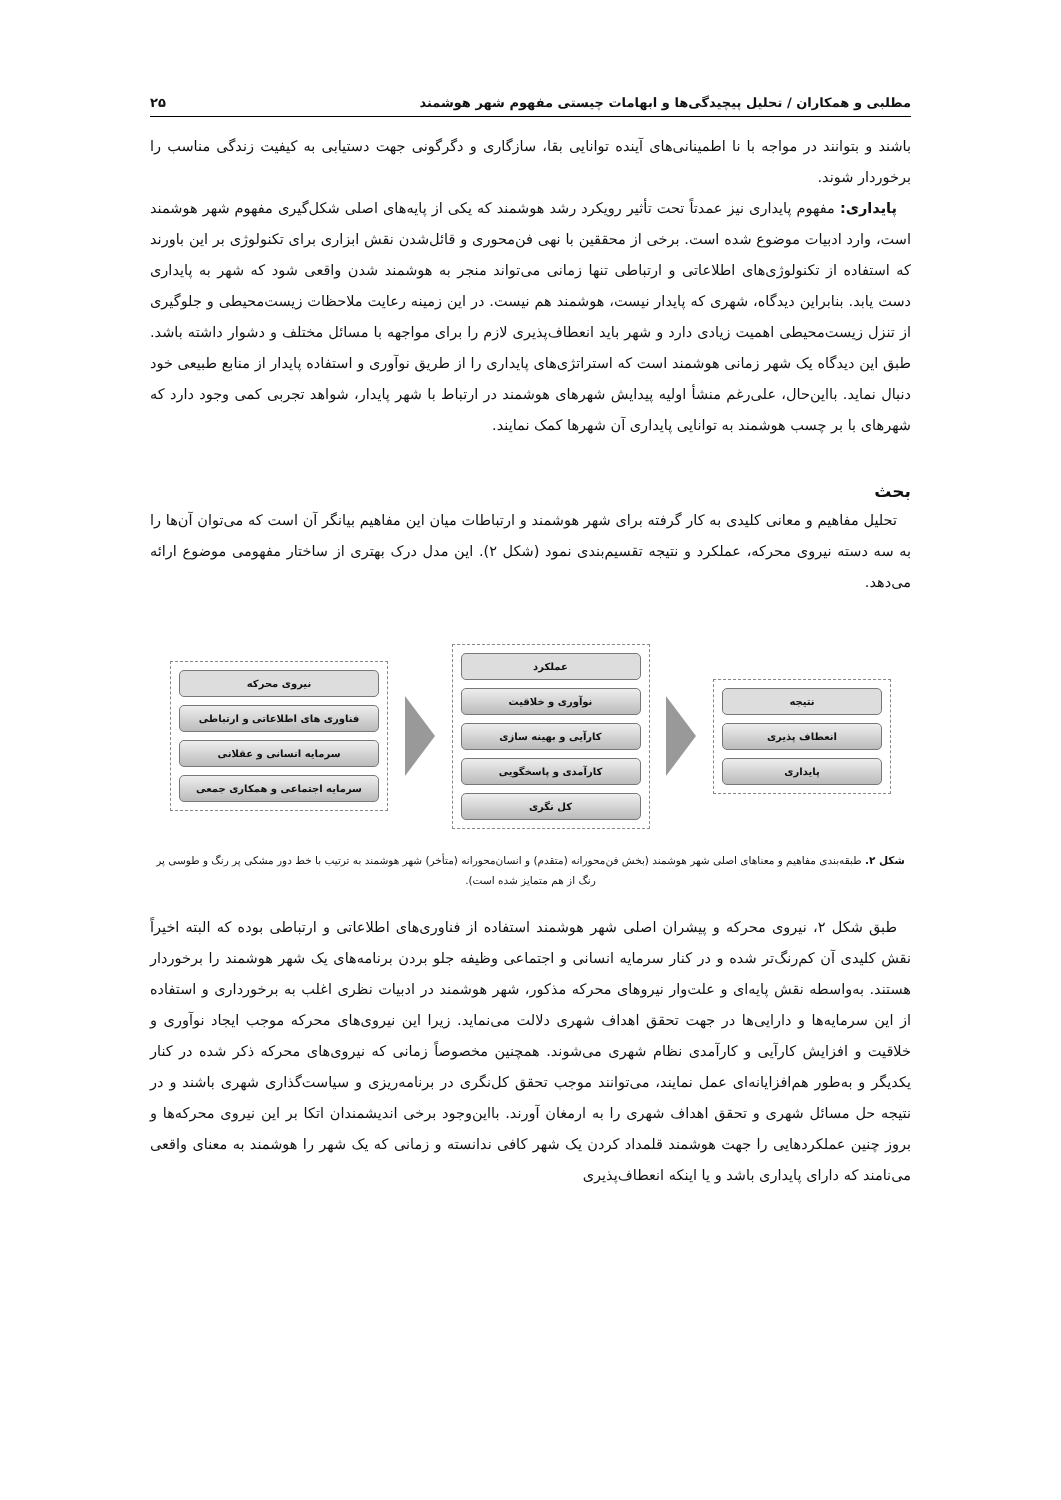مطلبی و همکاران / تحلیل پیچیدگی‌ها و ابهامات چیستی مفهوم شهر هوشمند ۲۵
باشند و بتوانند در مواجه با نا اطمینانی‌های آینده توانایی بقا، سازگاری و دگرگونی جهت دستیابی به کیفیت زندگی مناسب را برخوردار شوند.
پایداری: مفهوم پایداری نیز عمدتاً تحت تأثیر رویکرد رشد هوشمند که یکی از پایه‌های اصلی شکل‌گیری مفهوم شهر هوشمند است، وارد ادبیات موضوع شده است. برخی از محققین با نهی فن‌محوری و قائل‌شدن نقش ابزاری برای تکنولوژی بر این باورند که استفاده از تکنولوژی‌های اطلاعاتی و ارتباطی تنها زمانی می‌تواند منجر به هوشمند شدن واقعی شود که شهر به پایداری دست یابد. بنابراین دیدگاه، شهری که پایدار نیست، هوشمند هم نیست. در این زمینه رعایت ملاحظات زیست‌محیطی و جلوگیری از تنزل زیست‌محیطی اهمیت زیادی دارد و شهر باید انعطاف‌پذیری لازم را برای مواجهه با مسائل مختلف و دشوار داشته باشد. طبق این دیدگاه یک شهر زمانی هوشمند است که استراتژی‌های پایداری را از طریق نوآوری و استفاده پایدار از منابع طبیعی خود دنبال نماید. بااین‌حال، علی‌رغم منشأ اولیه پیدایش شهرهای هوشمند در ارتباط با شهر پایدار، شواهد تجربی کمی وجود دارد که شهرهای با بر چسب هوشمند به توانایی پایداری آن شهرها کمک نمایند.
بحث
تحلیل مفاهیم و معانی کلیدی به کار گرفته برای شهر هوشمند و ارتباطات میان این مفاهیم بیانگر آن است که می‌توان آن‌ها را به سه دسته نیروی محرکه، عملکرد و نتیجه تقسیم‌بندی نمود (شکل ۲). این مدل درک بهتری از ساختار مفهومی موضوع ارائه می‌دهد.
نیروی محرکه
فناوری های اطلاعاتی و ارتباطی
سرمایه انسانی و عقلانی
سرمایه اجتماعی و همکاری جمعی
عملکرد
نوآوری و خلاقیت
کارآیی و بهینه سازی
کارآمدی و پاسخگویی
کل نگری
نتیجه
انعطاف پذیری
پایداری
شکل ۲. طبقه‌بندی مفاهیم و معناهای اصلی شهر هوشمند (بخش فن‌محورانه (متقدم) و انسان‌محورانه (متأخر) شهر هوشمند به ترتیب با خط دور مشکی پر رنگ و طوسی پر رنگ از هم متمایز شده است).
طبق شکل ۲، نیروی محرکه و پیشران اصلی شهر هوشمند استفاده از فناوری‌های اطلاعاتی و ارتباطی بوده که البته اخیراً نقش کلیدی آن کم‌رنگ‌تر شده و در کنار سرمایه انسانی و اجتماعی وظیفه جلو بردن برنامه‌های یک شهر هوشمند را برخوردار هستند. به‌واسطه نقش پایه‌ای و علت‌وار نیروهای محرکه مذکور، شهر هوشمند در ادبیات نظری اغلب به برخورداری و استفاده از این سرمایه‌ها و دارایی‌ها در جهت تحقق اهداف شهری دلالت می‌نماید. زیرا این نیروی‌های محرکه موجب ایجاد نوآوری و خلاقیت و افزایش کارآیی و کارآمدی نظام شهری می‌شوند. همچنین مخصوصاً زمانی که نیروی‌های محرکه ذکر شده در کنار یکدیگر و به‌طور هم‌افزایانه‌ای عمل نمایند، می‌توانند موجب تحقق کل‌نگری در برنامه‌ریزی و سیاست‌گذاری شهری باشند و در نتیجه حل مسائل شهری و تحقق اهداف شهری را به ارمغان آورند. بااین‌وجود برخی اندیشمندان اتکا بر این نیروی محرکه‌ها و بروز چنین عملکردهایی را جهت هوشمند قلمداد کردن یک شهر کافی ندانسته و زمانی که یک شهر را هوشمند به معنای واقعی می‌نامند که دارای پایداری باشد و یا اینکه انعطاف‌پذیری